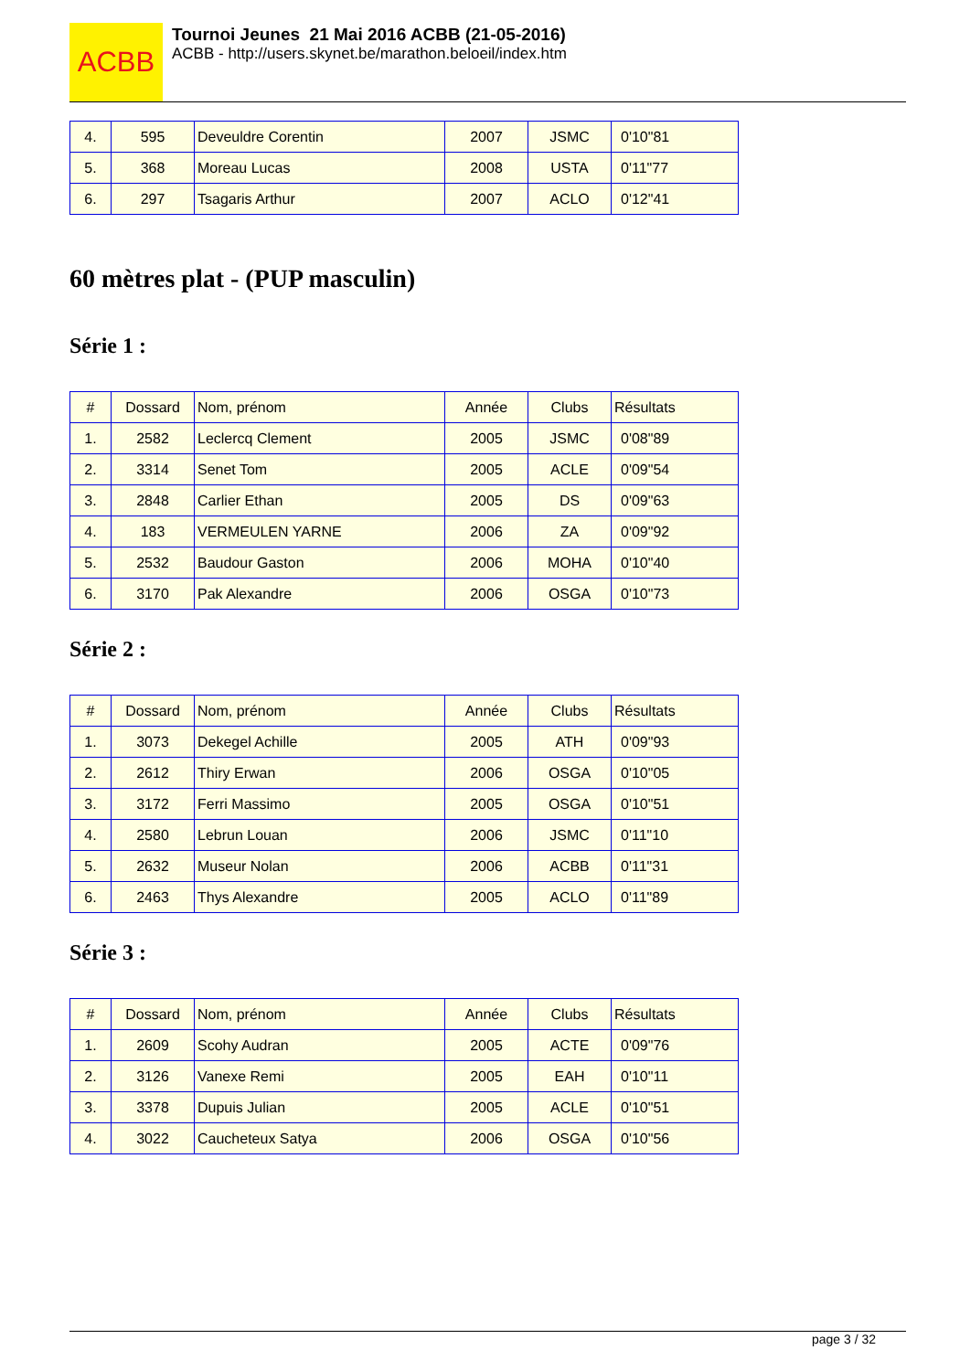ACBB
Tournoi Jeunes 21 Mai 2016 ACBB (21-05-2016)
ACBB - http://users.skynet.be/marathon.beloeil/index.htm
| 4. | 595 | Deveuldre Corentin | 2007 | JSMC | 0'10"81 |
| 5. | 368 | Moreau Lucas | 2008 | USTA | 0'11"77 |
| 6. | 297 | Tsagaris Arthur | 2007 | ACLO | 0'12"41 |
60 mètres plat - (PUP masculin)
Série 1 :
| # | Dossard | Nom, prénom | Année | Clubs | Résultats |
| --- | --- | --- | --- | --- | --- |
| 1. | 2582 | Leclercq Clement | 2005 | JSMC | 0'08"89 |
| 2. | 3314 | Senet Tom | 2005 | ACLE | 0'09"54 |
| 3. | 2848 | Carlier Ethan | 2005 | DS | 0'09"63 |
| 4. | 183 | VERMEULEN YARNE | 2006 | ZA | 0'09"92 |
| 5. | 2532 | Baudour Gaston | 2006 | MOHA | 0'10"40 |
| 6. | 3170 | Pak Alexandre | 2006 | OSGA | 0'10"73 |
Série 2 :
| # | Dossard | Nom, prénom | Année | Clubs | Résultats |
| --- | --- | --- | --- | --- | --- |
| 1. | 3073 | Dekegel Achille | 2005 | ATH | 0'09"93 |
| 2. | 2612 | Thiry Erwan | 2006 | OSGA | 0'10"05 |
| 3. | 3172 | Ferri Massimo | 2005 | OSGA | 0'10"51 |
| 4. | 2580 | Lebrun Louan | 2006 | JSMC | 0'11"10 |
| 5. | 2632 | Museur Nolan | 2006 | ACBB | 0'11"31 |
| 6. | 2463 | Thys Alexandre | 2005 | ACLO | 0'11"89 |
Série 3 :
| # | Dossard | Nom, prénom | Année | Clubs | Résultats |
| --- | --- | --- | --- | --- | --- |
| 1. | 2609 | Scohy Audran | 2005 | ACTE | 0'09"76 |
| 2. | 3126 | Vanexe Remi | 2005 | EAH | 0'10"11 |
| 3. | 3378 | Dupuis Julian | 2005 | ACLE | 0'10"51 |
| 4. | 3022 | Caucheteux Satya | 2006 | OSGA | 0'10"56 |
page 3 / 32